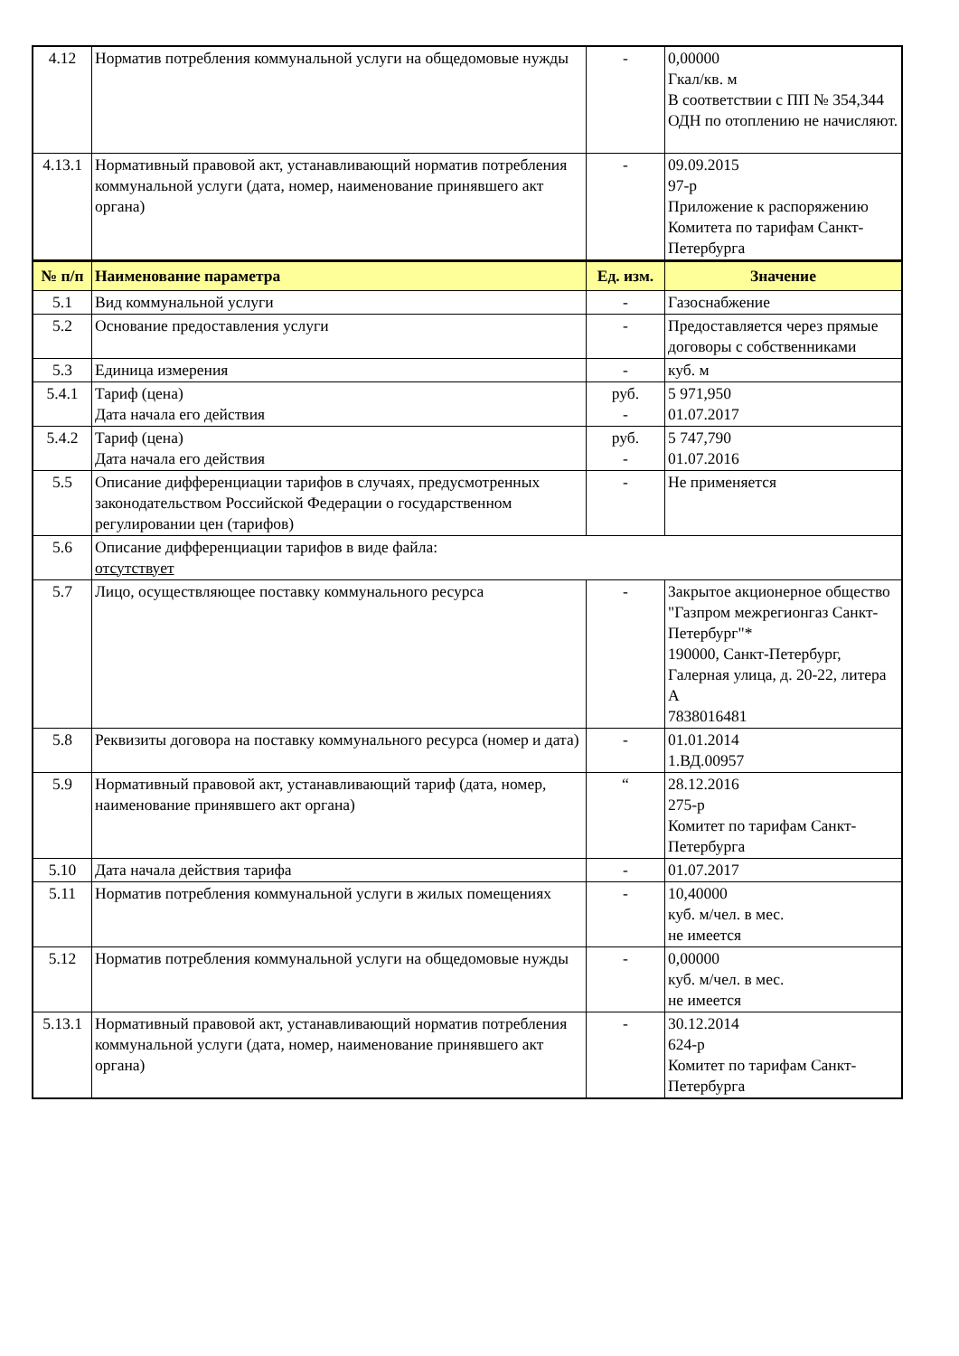| 4.12 | Норматив потребления коммунальной услуги на общедомовые нужды | - | 0,00000 Гкал/кв. м В соответствии с ПП № 354,344 ОДН по отоплению не начисляют. |
| 4.13.1 | Нормативный правовой акт, устанавливающий норматив потребления коммунальной услуги (дата, номер, наименование принявшего акт органа) | - | 09.09.2015 97-р Приложение к распоряжению Комитета по тарифам Санкт-Петербурга |
| № п/п | Наименование параметра | Ед. изм. | Значение |
| 5.1 | Вид коммунальной услуги | - | Газоснабжение |
| 5.2 | Основание предоставления услуги | - | Предоставляется через прямые договоры с собственниками |
| 5.3 | Единица измерения | - | куб. м |
| 5.4.1 | Тариф (цена) Дата начала его действия | руб. - | 5 971,950 01.07.2017 |
| 5.4.2 | Тариф (цена) Дата начала его действия | руб. - | 5 747,790 01.07.2016 |
| 5.5 | Описание дифференциации тарифов в случаях, предусмотренных законодательством Российской Федерации о государственном регулировании цен (тарифов) | - | Не применяется |
| 5.6 | Описание дифференциации тарифов в виде файла: отсутствует | | |
| 5.7 | Лицо, осуществляющее поставку коммунального ресурса | - | Закрытое акционерное общество "Газпром межрегионгаз Санкт-Петербург"* 190000, Санкт-Петербург, Галерная улица, д. 20-22, литера А 7838016481 |
| 5.8 | Реквизиты договора на поставку коммунального ресурса (номер и дата) | - | 01.01.2014 1.ВД.00957 |
| 5.9 | Нормативный правовой акт, устанавливающий тариф (дата, номер, наименование принявшего акт органа) | “ | 28.12.2016 275-р Комитет по тарифам Санкт-Петербурга |
| 5.10 | Дата начала действия тарифа | - | 01.07.2017 |
| 5.11 | Норматив потребления коммунальной услуги в жилых помещениях | - | 10,40000 куб. м/чел. в мес. не имеется |
| 5.12 | Норматив потребления коммунальной услуги на общедомовые нужды | - | 0,00000 куб. м/чел. в мес. не имеется |
| 5.13.1 | Нормативный правовой акт, устанавливающий норматив потребления коммунальной услуги (дата, номер, наименование принявшего акт органа) | - | 30.12.2014 624-р Комитет по тарифам Санкт-Петербурга |